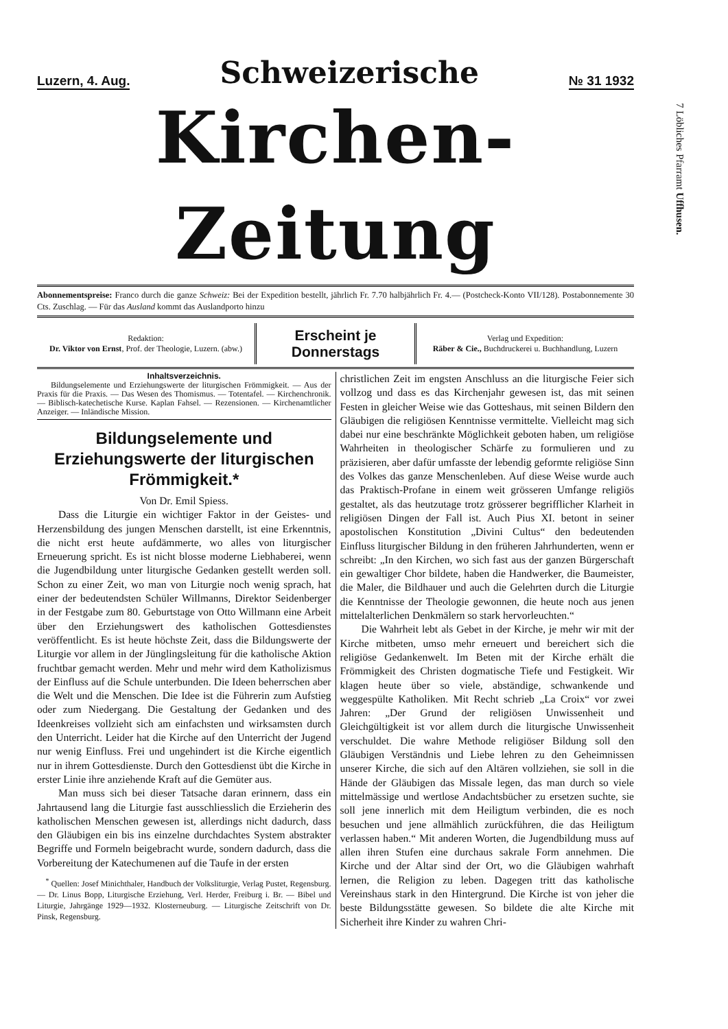Luzern, 4. Aug. Schweizerische № 31 1932
Kirchen-Zeitung
Abonnementspreise: Franco durch die ganze Schweiz: Bei der Expedition bestellt, jährlich Fr. 7.70 halbjährlich Fr. 4.— (Postcheck-Konto VII/128). Postabonnemente 30 Cts. Zuschlag. — Für das Ausland kommt das Auslandporto hinzu
Redaktion:
Dr. Viktor von Ernst, Prof. der Theologie, Luzern. (abw.)
Erscheint je Donnerstags
Verlag und Expedition:
Räber & Cie., Buchdruckerei u. Buchhandlung, Luzern
Inhaltsverzeichnis.
Bildungselemente und Erziehungswerte der liturgischen Frömmigkeit. — Aus der Praxis für die Praxis. — Das Wesen des Thomismus. — Totentafel. — Kirchenchronik. — Biblisch-katechetische Kurse. Kaplan Fahsel. — Rezensionen. — Kirchenamtlicher Anzeiger. — Inländische Mission.
Bildungselemente und Erziehungswerte der liturgischen Frömmigkeit.*
Von Dr. Emil Spiess.
Dass die Liturgie ein wichtiger Faktor in der Geistes- und Herzensbildung des jungen Menschen darstellt, ist eine Erkenntnis, die nicht erst heute aufdämmerte, wo alles von liturgischer Erneuerung spricht. Es ist nicht blosse moderne Liebhaberei, wenn die Jugendbildung unter liturgische Gedanken gestellt werden soll. Schon zu einer Zeit, wo man von Liturgie noch wenig sprach, hat einer der bedeutendsten Schüler Willmanns, Direktor Seidenberger in der Festgabe zum 80. Geburtstage von Otto Willmann eine Arbeit über den Erziehungswert des katholischen Gottesdienstes veröffentlicht. Es ist heute höchste Zeit, dass die Bildungswerte der Liturgie vor allem in der Jünglingsleitung für die katholische Aktion fruchtbar gemacht werden. Mehr und mehr wird dem Katholizismus der Einfluss auf die Schule unterbunden. Die Ideen beherrschen aber die Welt und die Menschen. Die Idee ist die Führerin zum Aufstieg oder zum Niedergang. Die Gestaltung der Gedanken und des Ideenkreises vollzieht sich am einfachsten und wirksamsten durch den Unterricht. Leider hat die Kirche auf den Unterricht der Jugend nur wenig Einfluss. Frei und ungehindert ist die Kirche eigentlich nur in ihrem Gottesdienste. Durch den Gottesdienst übt die Kirche in erster Linie ihre anziehende Kraft auf die Gemüter aus.
Man muss sich bei dieser Tatsache daran erinnern, dass ein Jahrtausend lang die Liturgie fast ausschliesslich die Erzieherin des katholischen Menschen gewesen ist, allerdings nicht dadurch, dass den Gläubigen ein bis ins einzelne durchdachtes System abstrakter Begriffe und Formeln beigebracht wurde, sondern dadurch, dass die Vorbereitung der Katechumenen auf die Taufe in der ersten
<sup>*</sup> Quellen: Josef Minichthaler, Handbuch der Volksliturgie, Verlag Pustet, Regensburg. — Dr. Linus Bopp, Liturgische Erziehung, Verl. Herder, Freiburg i. Br. — Bibel und Liturgie, Jahrgänge 1929—1932. Klosterneuburg. — Liturgische Zeitschrift von Dr. Pinsk, Regensburg.
christlichen Zeit im engsten Anschluss an die liturgische Feier sich vollzog und dass es das Kirchenjahr gewesen ist, das mit seinen Festen in gleicher Weise wie das Gotteshaus, mit seinen Bildern den Gläubigen die religiösen Kenntnisse vermittelte. Vielleicht mag sich dabei nur eine beschränkte Möglichkeit geboten haben, um religiöse Wahrheiten in theologischer Schärfe zu formulieren und zu präzisieren, aber dafür umfasste der lebendig geformte religiöse Sinn des Volkes das ganze Menschenleben. Auf diese Weise wurde auch das Praktisch-Profane in einem weit grösseren Umfange religiös gestaltet, als das heutzutage trotz grösserer begrifflicher Klarheit in religiösen Dingen der Fall ist. Auch Pius XI. betont in seiner apostolischen Konstitution „Divini Cultus“ den bedeutenden Einfluss liturgischer Bildung in den früheren Jahrhunderten, wenn er schreibt: „In den Kirchen, wo sich fast aus der ganzen Bürgerschaft ein gewaltiger Chor bildete, haben die Handwerker, die Baumeister, die Maler, die Bildhauer und auch die Gelehrten durch die Liturgie die Kenntnisse der Theologie gewonnen, die heute noch aus jenen mittelalterlichen Denkmälern so stark hervorleuchten.“
Die Wahrheit lebt als Gebet in der Kirche, je mehr wir mit der Kirche mitbeten, umso mehr erneuert und bereichert sich die religiöse Gedankenwelt. Im Beten mit der Kirche erhält die Frömmigkeit des Christen dogmatische Tiefe und Festigkeit. Wir klagen heute über so viele, abständige, schwankende und weggespülte Katholiken. Mit Recht schrieb „La Croix“ vor zwei Jahren: „Der Grund der religiösen Unwissenheit und Gleichgültigkeit ist vor allem durch die liturgische Unwissenheit verschuldet. Die wahre Methode religiöser Bildung soll den Gläubigen Verständnis und Liebe lehren zu den Geheimnissen unserer Kirche, die sich auf den Altären vollziehen, sie soll in die Hände der Gläubigen das Missale legen, das man durch so viele mittelmässige und wertlose Andachtsbücher zu ersetzen suchte, sie soll jene innerlich mit dem Heiligtum verbinden, die es noch besuchen und jene allmählich zurückführen, die das Heiligtum verlassen haben.“ Mit anderen Worten, die Jugendbildung muss auf allen ihren Stufen eine durchaus sakrale Form annehmen. Die Kirche und der Altar sind der Ort, wo die Gläubigen wahrhaft lernen, die Religion zu leben. Dagegen tritt das katholische Vereinshaus stark in den Hintergrund. Die Kirche ist von jeher die beste Bildungsstätte gewesen. So bildete die alte Kirche mit Sicherheit ihre Kinder zu wahren Chri-
7 Löbliches Pfarramt Uffhusen.